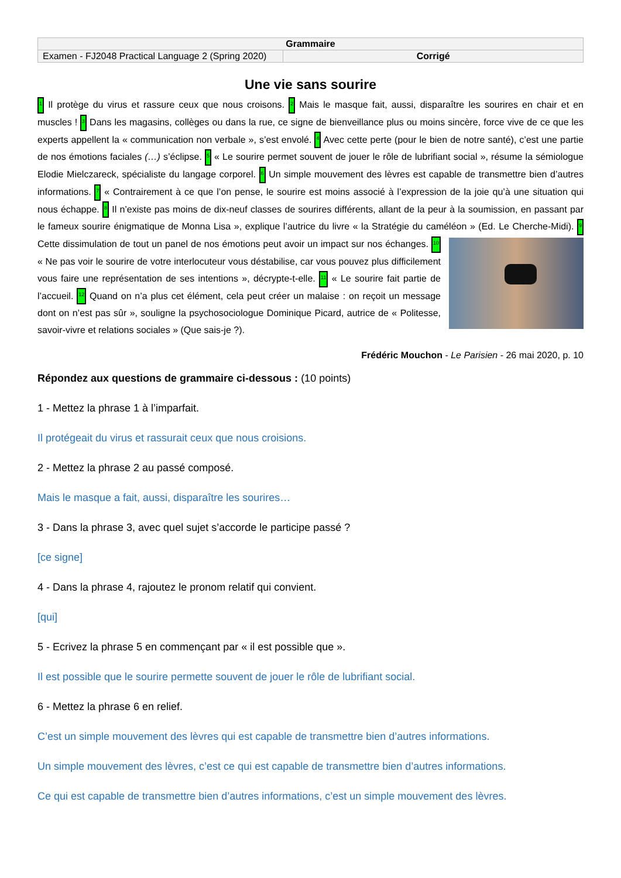| Grammaire | |
| Examen - FJ2048 Practical Language 2 (Spring 2020) | Corrigé |
Une vie sans sourire
1 Il protège du virus et rassure ceux que nous croisons. 2 Mais le masque fait, aussi, disparaître les sourires en chair et en muscles ! 3 Dans les magasins, collèges ou dans la rue, ce signe de bienveillance plus ou moins sincère, force vive de ce que les experts appellent la « communication non verbale », s’est envolé. 4 Avec cette perte (pour le bien de notre santé), c’est une partie de nos émotions faciales (…) s’éclipse. 5 « Le sourire permet souvent de jouer le rôle de lubrifiant social », résume la sémiologue Elodie Mielczareck, spécialiste du langage corporel. 6 Un simple mouvement des lèvres est capable de transmettre bien d’autres informations. 7 « Contrairement à ce que l’on pense, le sourire est moins associé à l’expression de la joie qu’à une situation qui nous échappe. 8 Il n’existe pas moins de dix-neuf classes de sourires différents, allant de la peur à la soumission, en passant par le fameux sourire énigmatique de Monna Lisa », explique l’autrice du livre « la Stratégie du caméléon » (Ed. Le Cherche-Midi). 9 Cette dissimulation de tout un panel de nos émotions peut avoir un impact sur nos échanges. 10 « Ne pas voir le sourire de votre interlocuteur vous déstabilise, car vous pouvez plus difficilement vous faire une représentation de ses intentions », décrypte-t-elle. 11 « Le sourire fait partie de l’accueil. 12 Quand on n’a plus cet élément, cela peut créer un malaise : on reçoit un message dont on n’est pas sûr », souligne la psychosociologue Dominique Picard, autrice de « Politesse, savoir-vivre et relations sociales » (Que sais-je ?).
Frédéric Mouchon - Le Parisien - 26 mai 2020, p. 10
Répondez aux questions de grammaire ci-dessous : (10 points)
1 - Mettez la phrase 1 à l’imparfait.
Il protégeait du virus et rassurait ceux que nous croisions.
2 - Mettez la phrase 2 au passé composé.
Mais le masque a fait, aussi, disparaître les sourires…
3 - Dans la phrase 3, avec quel sujet s’accorde le participe passé ?
[ce signe]
4 - Dans la phrase 4, rajoutez le pronom relatif qui convient.
[qui]
5 - Ecrivez la phrase 5 en commençant par « il est possible que ».
Il est possible que le sourire permette souvent de jouer le rôle de lubrifiant social.
6 - Mettez la phrase 6 en relief.
C’est un simple mouvement des lèvres qui est capable de transmettre bien d’autres informations.
Un simple mouvement des lèvres, c’est ce qui est capable de transmettre bien d’autres informations.
Ce qui est capable de transmettre bien d’autres informations, c’est un simple mouvement des lèvres.